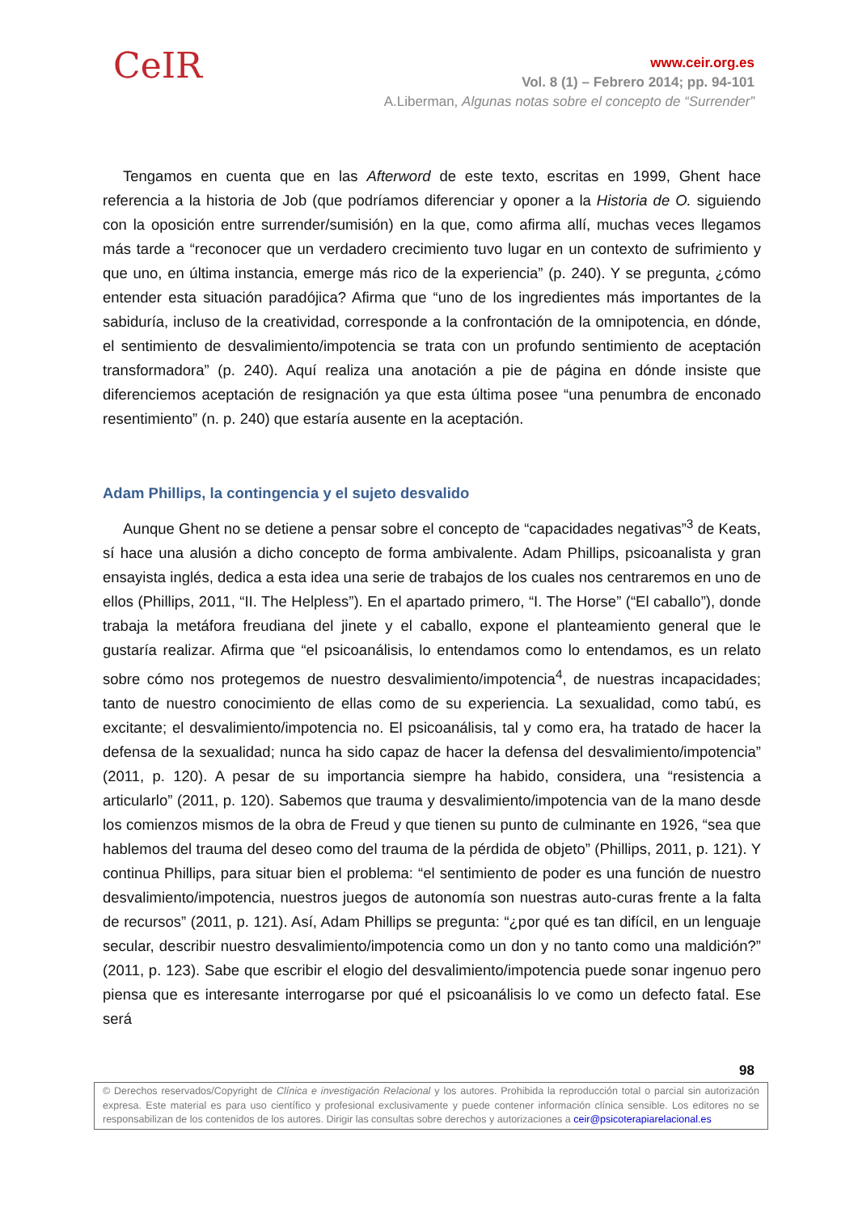CeIR
www.ceir.org.es
Vol. 8 (1) – Febrero 2014; pp. 94-101
A.Liberman, Algunas notas sobre el concepto de “Surrender”
Tengamos en cuenta que en las Afterword de este texto, escritas en 1999, Ghent hace referencia a la historia de Job (que podríamos diferenciar y oponer a la Historia de O. siguiendo con la oposición entre surrender/sumisión) en la que, como afirma allí, muchas veces llegamos más tarde a “reconocer que un verdadero crecimiento tuvo lugar en un contexto de sufrimiento y que uno, en última instancia, emerge más rico de la experiencia” (p. 240). Y se pregunta, ¿cómo entender esta situación paradójica? Afirma que “uno de los ingredientes más importantes de la sabiduría, incluso de la creatividad, corresponde a la confrontación de la omnipotencia, en dónde, el sentimiento de desvalimiento/impotencia se trata con un profundo sentimiento de aceptación transformadora” (p. 240). Aquí realiza una anotación a pie de página en dónde insiste que diferenciemos aceptación de resignación ya que esta última posee “una penumbra de enconado resentimiento” (n. p. 240) que estaría ausente en la aceptación.
Adam Phillips, la contingencia y el sujeto desvalido
Aunque Ghent no se detiene a pensar sobre el concepto de “capacidades negativas”<sup>3</sup> de Keats, sí hace una alusión a dicho concepto de forma ambivalente. Adam Phillips, psicoanalista y gran ensayista inglés, dedica a esta idea una serie de trabajos de los cuales nos centraremos en uno de ellos (Phillips, 2011, “II. The Helpless”). En el apartado primero, “I. The Horse” (“El caballo”), donde trabaja la metáfora freudiana del jinete y el caballo, expone el planteamiento general que le gustaría realizar. Afirma que “el psicoanálisis, lo entendamos como lo entendamos, es un relato sobre cómo nos protegemos de nuestro desvalimiento/impotencia<sup>4</sup>, de nuestras incapacidades; tanto de nuestro conocimiento de ellas como de su experiencia. La sexualidad, como tabú, es excitante; el desvalimiento/impotencia no. El psicoanálisis, tal y como era, ha tratado de hacer la defensa de la sexualidad; nunca ha sido capaz de hacer la defensa del desvalimiento/impotencia” (2011, p. 120). A pesar de su importancia siempre ha habido, considera, una “resistencia a articularlo” (2011, p. 120). Sabemos que trauma y desvalimiento/impotencia van de la mano desde los comienzos mismos de la obra de Freud y que tienen su punto de culminante en 1926, “sea que hablemos del trauma del deseo como del trauma de la pérdida de objeto” (Phillips, 2011, p. 121). Y continua Phillips, para situar bien el problema: “el sentimiento de poder es una función de nuestro desvalimiento/impotencia, nuestros juegos de autonomía son nuestras auto-curas frente a la falta de recursos” (2011, p. 121). Así, Adam Phillips se pregunta: “¿por qué es tan difícil, en un lenguaje secular, describir nuestro desvalimiento/impotencia como un don y no tanto como una maldición?” (2011, p. 123). Sabe que escribir el elogio del desvalimiento/impotencia puede sonar ingenuo pero piensa que es interesante interrogarse por qué el psicoanálisis lo ve como un defecto fatal. Ese será
98
© Derechos reservados/Copyright de Clínica e investigación Relacional y los autores. Prohibida la reproducción total o parcial sin autorización expresa. Este material es para uso científico y profesional exclusivamente y puede contener información clínica sensible. Los editores no se responsabilizan de los contenidos de los autores. Dirigir las consultas sobre derechos y autorizaciones a ceir@psicoterapiarelacional.es